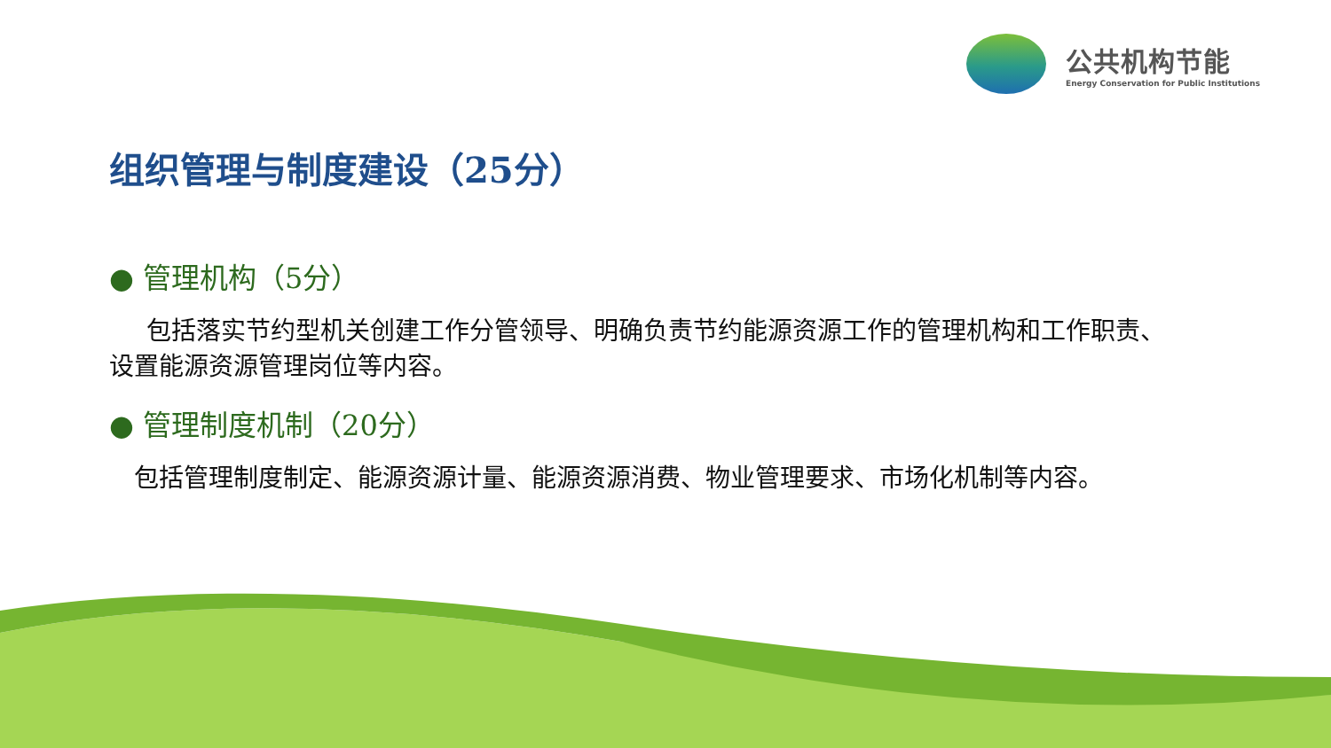公共机构节能
Energy Conservation for Public Institutions
组织管理与制度建设（25分）
● 管理机构（5分）
  包括落实节约型机关创建工作分管领导、明确负责节约能源资源工作的管理机构和工作职责、设置能源资源管理岗位等内容。
● 管理制度机制（20分）
 包括管理制度制定、能源资源计量、能源资源消费、物业管理要求、市场化机制等内容。